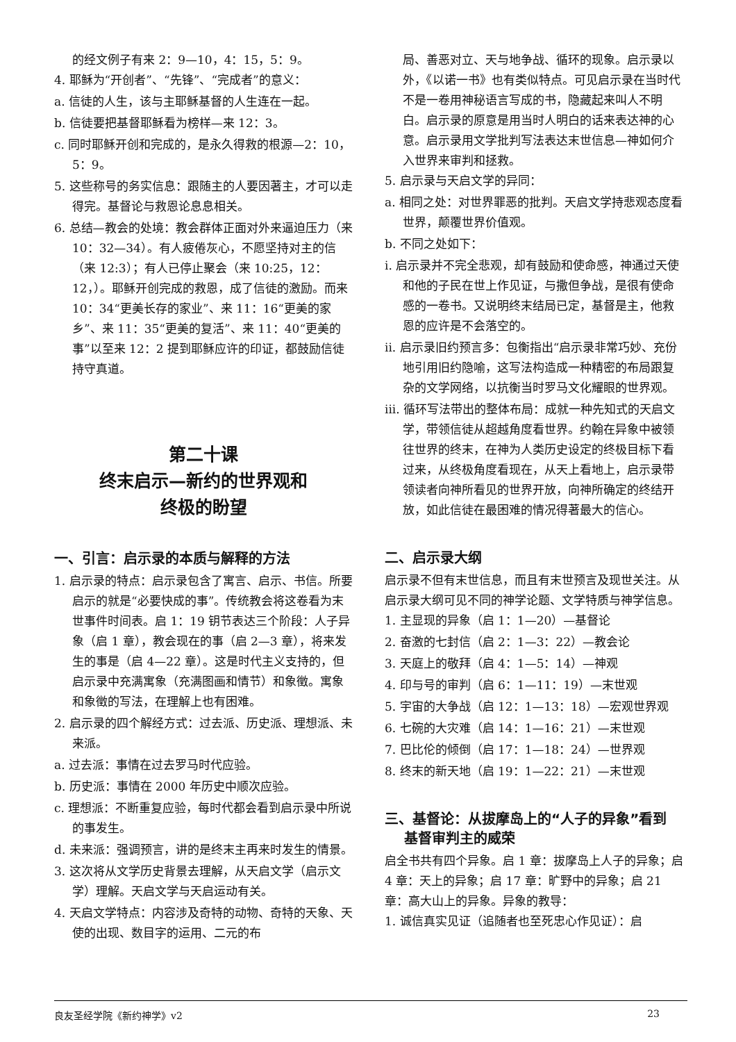的经文例子有来 2：9—10，4：15，5：9。
4. 耶稣为“开创者”、“先锋”、“完成者”的意义：
a. 信徒的人生，该与主耶稣基督的人生连在一起。
b. 信徒要把基督耶稣看为榜样—来 12：3。
c. 同时耶稣开创和完成的，是永久得救的根源—2：10，5：9。
5. 这些称号的务实信息：跟随主的人要因著主，才可以走得完。基督论与救恩论息息相关。
6. 总结—教会的处境：教会群体正面对外来逼迫压力（来 10：32—34）。有人疲倦灰心，不愿坚持对主的信（来 12:3）；有人已停止聚会（来 10:25，12：12，）。耶稣开创完成的救恩，成了信徒的激励。而来 10：34“更美长存的家业”、来 11：16“更美的家乡”、来 11：35“更美的复活”、来 11：40“更美的事”以至来 12：2 提到耶稣应许的印证，都鼓励信徒持守真道。
第二十课
终末启示—新约的世界观和
终极的盼望
一、引言：启示录的本质与解释的方法
1. 启示录的特点：启示录包含了寓言、启示、书信。所要启示的就是“必要快成的事”。传统教会将这卷看为末世事件时间表。启 1：19 钥节表达三个阶段：人子异象（启 1 章），教会现在的事（启 2—3 章），将来发生的事是（启 4—22 章）。这是时代主义支持的，但启示录中充满寓象（充满图画和情节）和象徵。寓象和象徵的写法，在理解上也有困难。
2. 启示录的四个解经方式：过去派、历史派、理想派、未来派。
a. 过去派：事情在过去罗马时代应验。
b. 历史派：事情在 2000 年历史中顺次应验。
c. 理想派：不断重复应验，每时代都会看到启示录中所说的事发生。
d. 未来派：强调预言，讲的是终末主再来时发生的情景。
3. 这次将从文学历史背景去理解，从天启文学（启示文学）理解。天启文学与天启运动有关。
4. 天启文学特点：内容涉及奇特的动物、奇特的天象、天使的出现、数目字的运用、二元的布
局、善恶对立、天与地争战、循环的现象。启示录以外，《以诺一书》也有类似特点。可见启示录在当时代不是一卷用神秘语言写成的书，隐藏起来叫人不明白。启示录的原意是用当时人明白的话来表达神的心意。启示录用文学批判写法表达末世信息—神如何介入世界来审判和拯救。
5. 启示录与天启文学的异同：
a. 相同之处：对世界罪恶的批判。天启文学持悲观态度看世界，颠覆世界价值观。
b. 不同之处如下：
i. 启示录并不完全悲观，却有鼓励和使命感，神通过天使和他的子民在世上作见证，与撒但争战，是很有使命感的一卷书。又说明终末结局已定，基督是主，他救恩的应许是不会落空的。
ii. 启示录旧约预言多：包衡指出“启示录非常巧妙、充份地引用旧约隐喻，这写法构造成一种精密的布局跟复杂的文学网络，以抗衡当时罗马文化耀眼的世界观。
iii. 循环写法带出的整体布局：成就一种先知式的天启文学，带领信徒从超越角度看世界。约翰在异象中被领往世界的终末，在神为人类历史设定的终极目标下看过来，从终极角度看现在，从天上看地上，启示录带领读者向神所看见的世界开放，向神所确定的终结开放，如此信徒在最困难的情况得著最大的信心。
二、启示录大纲
启示录不但有末世信息，而且有末世预言及现世关注。从启示录大纲可见不同的神学论题、文学特质与神学信息。
1. 主显现的异象（启 1：1—20）—基督论
2. 奋激的七封信（启 2：1—3：22）—教会论
3. 天庭上的敬拜（启 4：1—5：14）—神观
4. 印与号的审判（启 6：1—11：19）—末世观
5. 宇宙的大争战（启 12：1—13：18）—宏观世界观
6. 七碗的大灾难（启 14：1—16：21）—末世观
7. 巴比伦的倾倒（启 17：1—18：24）—世界观
8. 终末的新天地（启 19：1—22：21）—末世观
三、基督论：从拔摩岛上的“人子的异象”看到
基督审判主的威荣
启全书共有四个异象。启 1 章：拔摩岛上人子的异象；启 4 章：天上的异象；启 17 章：旷野中的异象；启 21 章：高大山上的异象。异象的教导：
1. 诚信真实见证（追随者也至死忠心作见证）：启
良友圣经学院《新约神学》v2 23